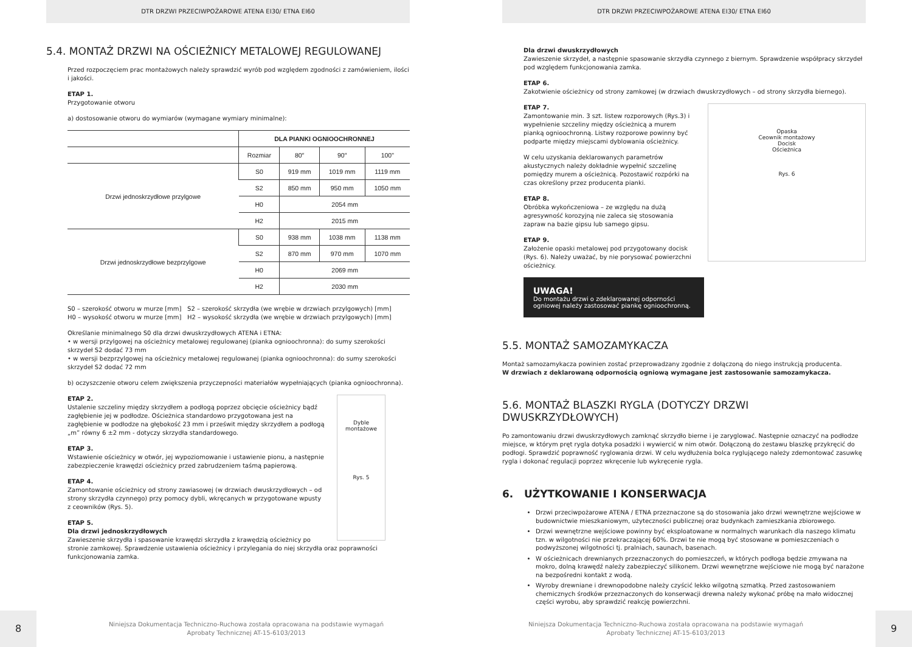DTR DRZWI PRZECIWPOŻAROWE ATENA EI30/ ETNA EI60
5.4. MONTAŻ DRZWI NA OŚCIEŻNICY METALOWEJ REGULOWANEJ
Przed rozpoczęciem prac montażowych należy sprawdzić wyrób pod względem zgodności z zamówieniem, ilości i jakości.
ETAP 1.
Przygotowanie otworu
a) dostosowanie otworu do wymiarów (wymagane wymiary minimalne):
| | DLA PIANKI OGNIOOCHRONNEJ | | | |
| --- | --- | --- | --- | --- |
| | Rozmiar | 80″ | 90″ | 100" |
| Drzwi jednoskrzydłowe przylgowe | S0 | 919 mm | 1019 mm | 1119 mm |
| | S2 | 850 mm | 950 mm | 1050 mm |
| | H0 | 2054 mm | | |
| | H2 | 2015 mm | | |
| Drzwi jednoskrzydłowe bezprzylgowe | S0 | 938 mm | 1038 mm | 1138 mm |
| | S2 | 870 mm | 970 mm | 1070 mm |
| | H0 | 2069 mm | | |
| | H2 | 2030 mm | | |
S0 – szerokość otworu w murze [mm] S2 – szerokość skrzydła (we wrębie w drzwiach przylgowych) [mm]
H0 – wysokość otworu w murze [mm] H2 – wysokość skrzydła (we wrębie w drzwiach przylgowych) [mm]
Określanie minimalnego S0 dla drzwi dwuskrzydłowych ATENA i ETNA:
• w wersji przylgowej na ościeżnicy metalowej regulowanej (pianka ognioochronna): do sumy szerokości skrzydeł S2 dodać 73 mm
• w wersji bezprzylgowej na ościeżnicy metalowej regulowanej (pianka ognioochronna): do sumy szerokości skrzydeł S2 dodać 72 mm
b) oczyszczenie otworu celem zwiększenia przyczepności materiałów wypełniających (pianka ognioochronna).
Dyble montażowe
Rys. 5
ETAP 2.
Ustalenie szczeliny między skrzydłem a podłogą poprzez obcięcie ościeżnicy bądź zagłębienie jej w podłodze. Ościeżnica standardowo przygotowana jest na zagłębienie w podłodze na głębokość 23 mm i prześwit między skrzydłem a podłogą „m” równy 6 ±2 mm - dotyczy skrzydła standardowego.
ETAP 3.
Wstawienie ościeżnicy w otwór, jej wypoziomowanie i ustawienie pionu, a następnie zabezpieczenie krawędzi ościeżnicy przed zabrudzeniem taśmą papierową.
ETAP 4.
Zamontowanie ościeżnicy od strony zawiasowej (w drzwiach dwuskrzydłowych – od strony skrzydła czynnego) przy pomocy dybli, wkręcanych w przygotowane wpusty z ceowników (Rys. 5).
ETAP 5.
Dla drzwi jednoskrzydłowych
Zawieszenie skrzydła i spasowanie krawędzi skrzydła z krawędzią ościeżnicy po stronie zamkowej. Sprawdzenie ustawienia ościeżnicy i przylegania do niej skrzydła oraz poprawności funkcjonowania zamka.
8
Niniejsza Dokumentacja Techniczno-Ruchowa została opracowana na podstawie wymagań
Aprobaty Technicznej AT-15-6103/2013
DTR DRZWI PRZECIWPOŻAROWE ATENA EI30/ ETNA EI60
Dla drzwi dwuskrzydłowych
Zawieszenie skrzydeł, a następnie spasowanie skrzydła czynnego z biernym. Sprawdzenie współpracy skrzydeł pod względem funkcjonowania zamka.
ETAP 6.
Zakotwienie ościeżnicy od strony zamkowej (w drzwiach dwuskrzydłowych – od strony skrzydła biernego).
Opaska
Ceownik montażowy
Docisk
Ościeżnica
Rys. 6
ETAP 7.
Zamontowanie min. 3 szt. listew rozporowych (Rys.3) i wypełnienie szczeliny między ościeżnicą a murem pianką ognioochronną. Listwy rozporowe powinny być podparte między miejscami dyblowania ościeżnicy.
W celu uzyskania deklarowanych parametrów akustycznych należy dokładnie wypełnić szczelinę pomiędzy murem a ościeżnicą. Pozostawić rozpórki na czas określony przez producenta pianki.
ETAP 8.
Obróbka wykończeniowa – ze względu na dużą agresywność korozyjną nie zaleca się stosowania zapraw na bazie gipsu lub samego gipsu.
ETAP 9.
Założenie opaski metalowej pod przygotowany docisk (Rys. 6). Należy uważać, by nie porysować powierzchni ościeżnicy.
UWAGA!
Do montażu drzwi o zdeklarowanej odporności ogniowej należy zastosować piankę ognioochronną.
5.5. MONTAŻ SAMOZAMYKACZA
Montaż samozamykacza powinien zostać przeprowadzany zgodnie z dołączoną do niego instrukcją producenta.
W drzwiach z deklarowaną odpornością ogniową wymagane jest zastosowanie samozamykacza.
5.6. MONTAŻ BLASZKI RYGLA (DOTYCZY DRZWI DWUSKRZYDŁOWYCH)
Po zamontowaniu drzwi dwuskrzydłowych zamknąć skrzydło bierne i je zaryglować. Następnie oznaczyć na podłodze miejsce, w którym pręt rygla dotyka posadzki i wywiercić w nim otwór. Dołączoną do zestawu blaszkę przykręcić do podłogi. Sprawdzić poprawność ryglowania drzwi. W celu wydłużenia bolca ryglującego należy zdemontować zasuwkę rygla i dokonać regulacji poprzez wkręcenie lub wykręcenie rygla.
6. UŻYTKOWANIE I KONSERWACJA
Drzwi przeciwpożarowe ATENA / ETNA przeznaczone są do stosowania jako drzwi wewnętrzne wejściowe w budownictwie mieszkaniowym, użyteczności publicznej oraz budynkach zamieszkania zbiorowego.
Drzwi wewnętrzne wejściowe powinny być eksploatowane w normalnych warunkach dla naszego klimatu tzn. w wilgotności nie przekraczającej 60%. Drzwi te nie mogą być stosowane w pomieszczeniach o podwyższonej wilgotności tj. pralniach, saunach, basenach.
W ościeżnicach drewnianych przeznaczonych do pomieszczeń, w których podłoga będzie zmywana na mokro, dolną krawędź należy zabezpieczyć silikonem. Drzwi wewnętrzne wejściowe nie mogą być narażone na bezpośredni kontakt z wodą.
Wyroby drewniane i drewnopodobne należy czyścić lekko wilgotną szmatką. Przed zastosowaniem chemicznych środków przeznaczonych do konserwacji drewna należy wykonać próbę na mało widocznej części wyrobu, aby sprawdzić reakcję powierzchni.
Niniejsza Dokumentacja Techniczno-Ruchowa została opracowana na podstawie wymagań
Aprobaty Technicznej AT-15-6103/2013
9